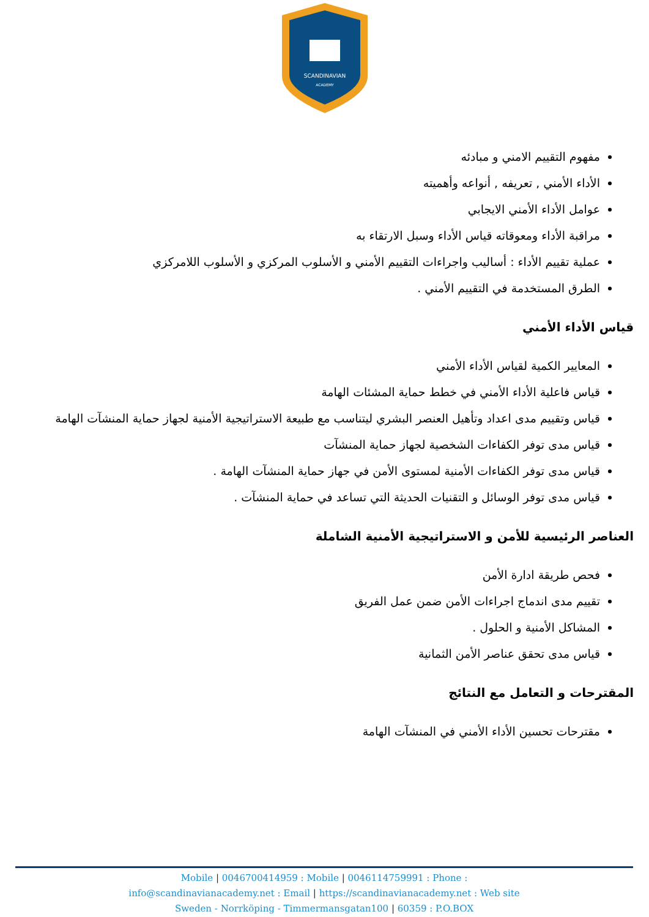SCANDINAVIAN
ACADEMY
مفهوم التقييم الامني و مبادئه
الأداء الأمني , تعريفه , أنواعه وأهميته
عوامل الأداء الأمني الايجابي
مراقبة الأداء ومعوقاته قياس الأداء وسبل الارتقاء به
عملية تقييم الأداء : أساليب واجراءات التقييم الأمني و الأسلوب المركزي و الأسلوب اللامركزي
الطرق المستخدمة في التقييم الأمني .
قياس الأداء الأمني
المعايير الكمية لقياس الأداء الأمني
قياس فاعلية الأداء الأمني في خطط حماية المشئات الهامة
قياس وتقييم مدى اعداد وتأهيل العنصر البشري ليتناسب مع طبيعة الاستراتيجية الأمنية لجهاز حماية المنشآت الهامة
قياس مدى توفر الكفاءات الشخصية لجهاز حماية المنشآت
قياس مدى توفر الكفاءات الأمنية لمستوى الأمن في جهاز حماية المنشآت الهامة .
قياس مدى توفر الوسائل و التقنيات الحديثة التي تساعد في حماية المنشآت .
العناصر الرئيسية للأمن و الاستراتيجية الأمنية الشاملة
فحص طريقة ادارة الأمن
تقييم مدى اندماج اجراءات الأمن ضمن عمل الفريق
المشاكل الأمنية و الحلول .
قياس مدى تحقق عناصر الأمن الثمانية
المقترحات و التعامل مع النتائج
مقترحات تحسين الأداء الأمني في المنشآت الهامة
Mobile | 0046700414959 : Mobile | 0046114759991 : Phone :
info@scandinavianacademy.net : Email | https://scandinavianacademy.net : Web site
Sweden - Norrköping - Timmermansgatan100 | 60359 : P.O.BOX